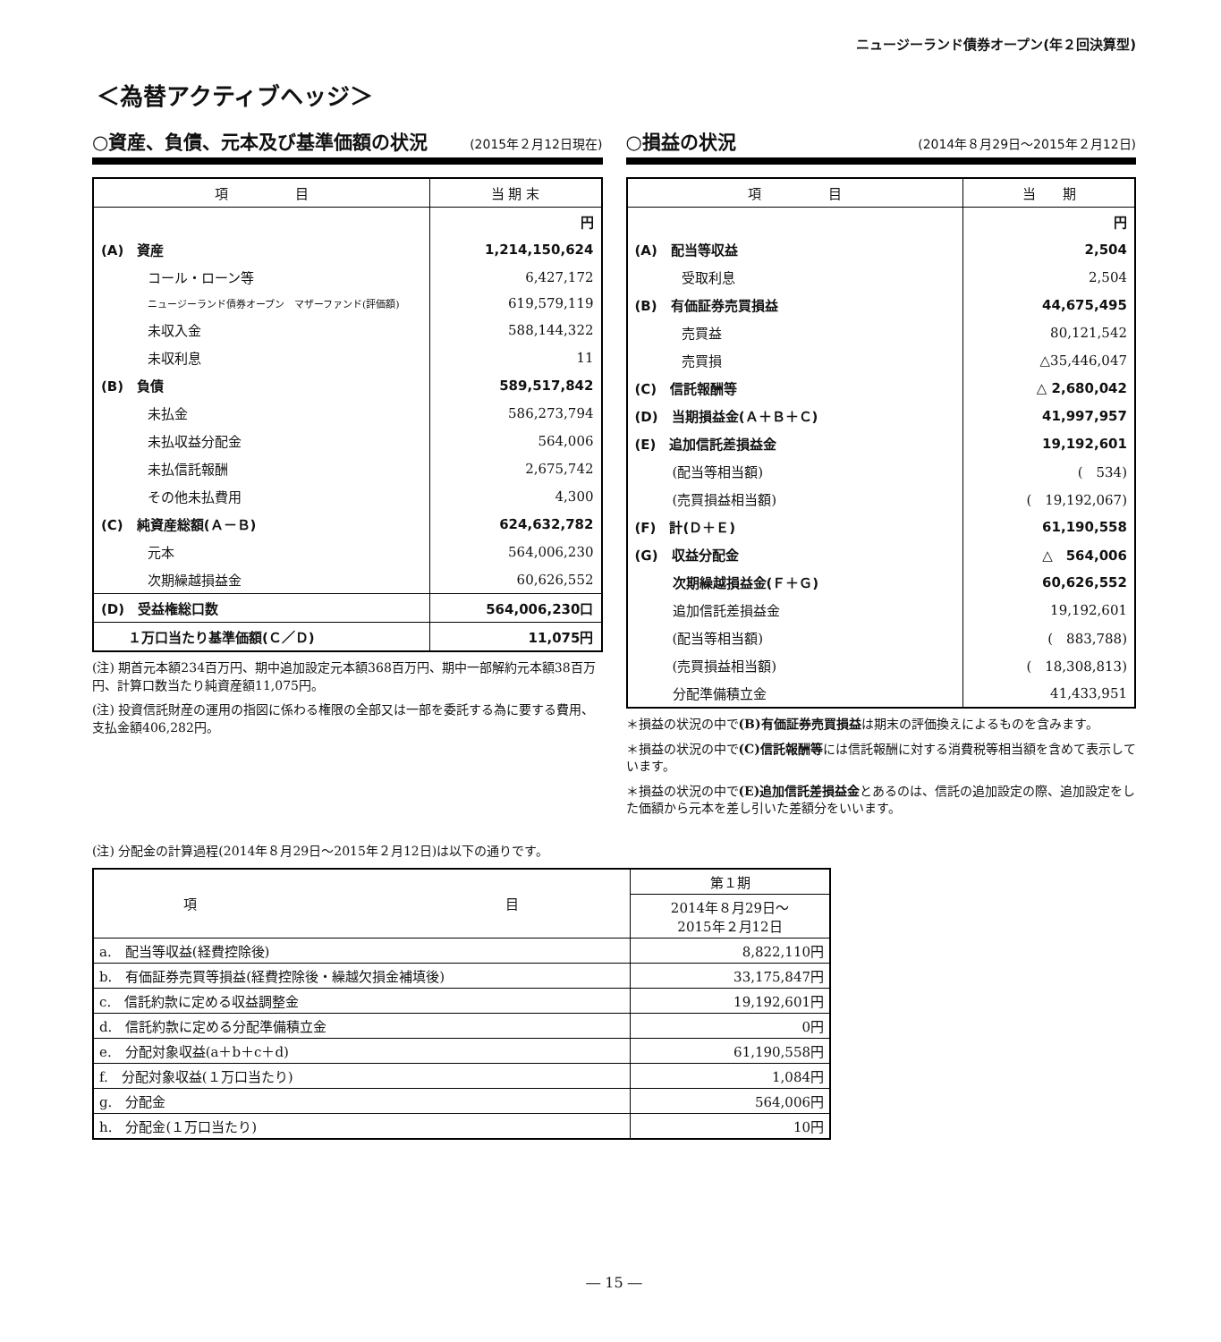ニュージーランド債券オープン(年２回決算型)
＜為替アクティブヘッジ＞
○資産、負債、元本及び基準価額の状況 (2015年２月12日現在)
| 項 目 | 当 期 末 |
| --- | --- |
| | 円 |
| (A) 資産 | 1,214,150,624 |
| コール・ローン等 | 6,427,172 |
| ニュージーランド債券オープン マザーファンド(評価額) | 619,579,119 |
| 未収入金 | 588,144,322 |
| 未収利息 | 11 |
| (B) 負債 | 589,517,842 |
| 未払金 | 586,273,794 |
| 未払収益分配金 | 564,006 |
| 未払信託報酬 | 2,675,742 |
| その他未払費用 | 4,300 |
| (C) 純資産総額(Ａ－Ｂ) | 624,632,782 |
| 元本 | 564,006,230 |
| 次期繰越損益金 | 60,626,552 |
| (D) 受益権総口数 | 564,006,230口 |
| １万口当たり基準価額(Ｃ／Ｄ) | 11,075円 |
(注) 期首元本額234百万円、期中追加設定元本額368百万円、期中一部解約元本額38百万円、計算口数当たり純資産額11,075円。
(注) 投資信託財産の運用の指図に係わる権限の全部又は一部を委託する為に要する費用、支払金額406,282円。
○損益の状況 (2014年８月29日～2015年２月12日)
| 項 目 | 当 期 |
| --- | --- |
| | 円 |
| (A) 配当等収益 | 2,504 |
| 受取利息 | 2,504 |
| (B) 有価証券売買損益 | 44,675,495 |
| 売買益 | 80,121,542 |
| 売買損 | △35,446,047 |
| (C) 信託報酬等 | △ 2,680,042 |
| (D) 当期損益金(Ａ＋Ｂ＋Ｃ) | 41,997,957 |
| (E) 追加信託差損益金 | 19,192,601 |
| (配当等相当額) | ( 534) |
| (売買損益相当額) | ( 19,192,067) |
| (F) 計(Ｄ＋Ｅ) | 61,190,558 |
| (G) 収益分配金 | △ 564,006 |
| 次期繰越損益金(Ｆ＋Ｇ) | 60,626,552 |
| 追加信託差損益金 | 19,192,601 |
| (配当等相当額) | ( 883,788) |
| (売買損益相当額) | ( 18,308,813) |
| 分配準備積立金 | 41,433,951 |
＊損益の状況の中で(B)有価証券売買損益は期末の評価換えによるものを含みます。
＊損益の状況の中で(C)信託報酬等には信託報酬に対する消費税等相当額を含めて表示しています。
＊損益の状況の中で(E)追加信託差損益金とあるのは、信託の追加設定の際、追加設定をした価額から元本を差し引いた差額分をいいます。
(注) 分配金の計算過程(2014年８月29日～2015年２月12日)は以下の通りです。
| 項 目 | 第１期 |
| | 2014年８月29日～ 2015年２月12日 |
| a. 配当等収益(経費控除後) | 8,822,110円 |
| b. 有価証券売買等損益(経費控除後・繰越欠損金補填後) | 33,175,847円 |
| c. 信託約款に定める収益調整金 | 19,192,601円 |
| d. 信託約款に定める分配準備積立金 | 0円 |
| e. 分配対象収益(a＋b＋c＋d) | 61,190,558円 |
| f. 分配対象収益(１万口当たり) | 1,084円 |
| g. 分配金 | 564,006円 |
| h. 分配金(１万口当たり) | 10円 |
― 15 ―